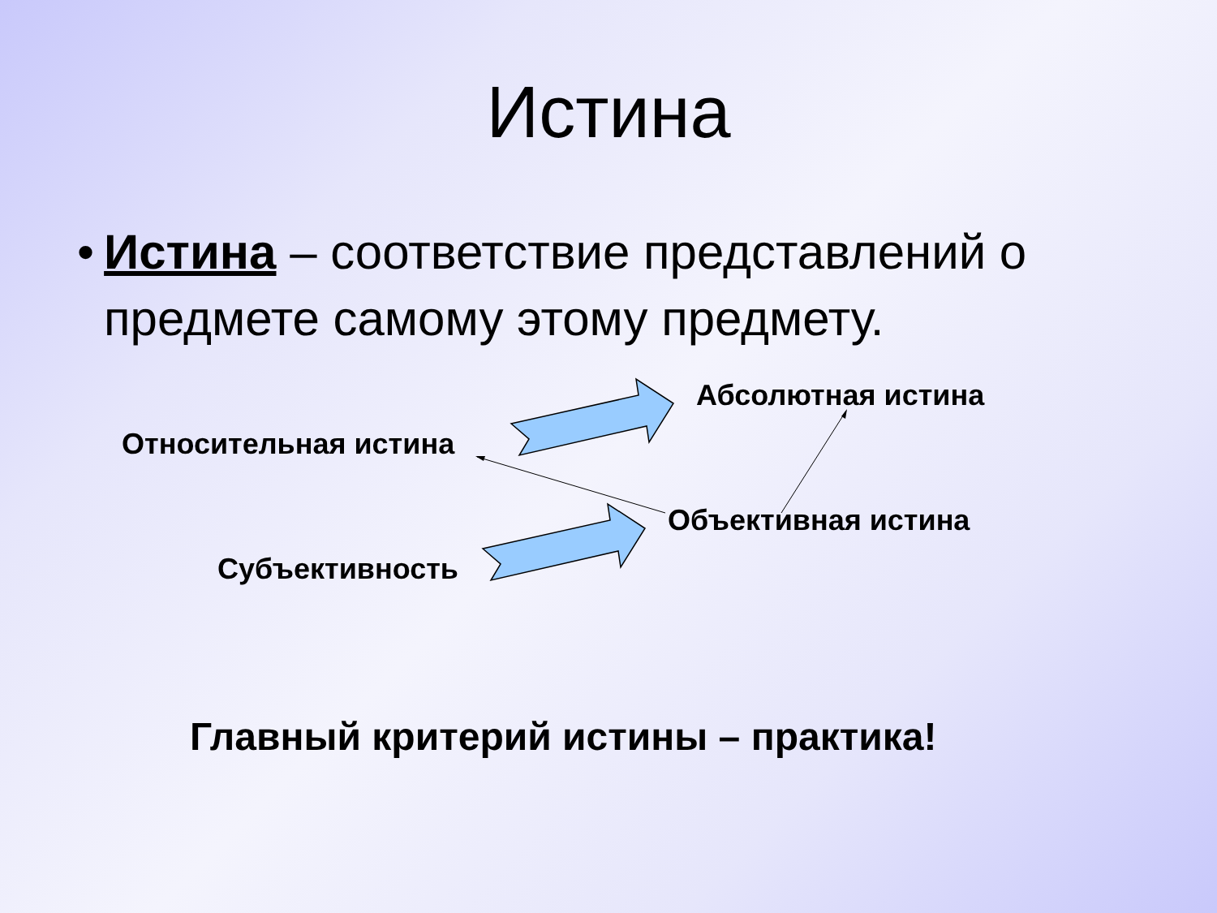Истина
• Истина – соответствие представлений о предмете самому этому предмету.
Абсолютная истина
Относительная истина
Объективная истина
Субъективность
Главный критерий истины – практика!